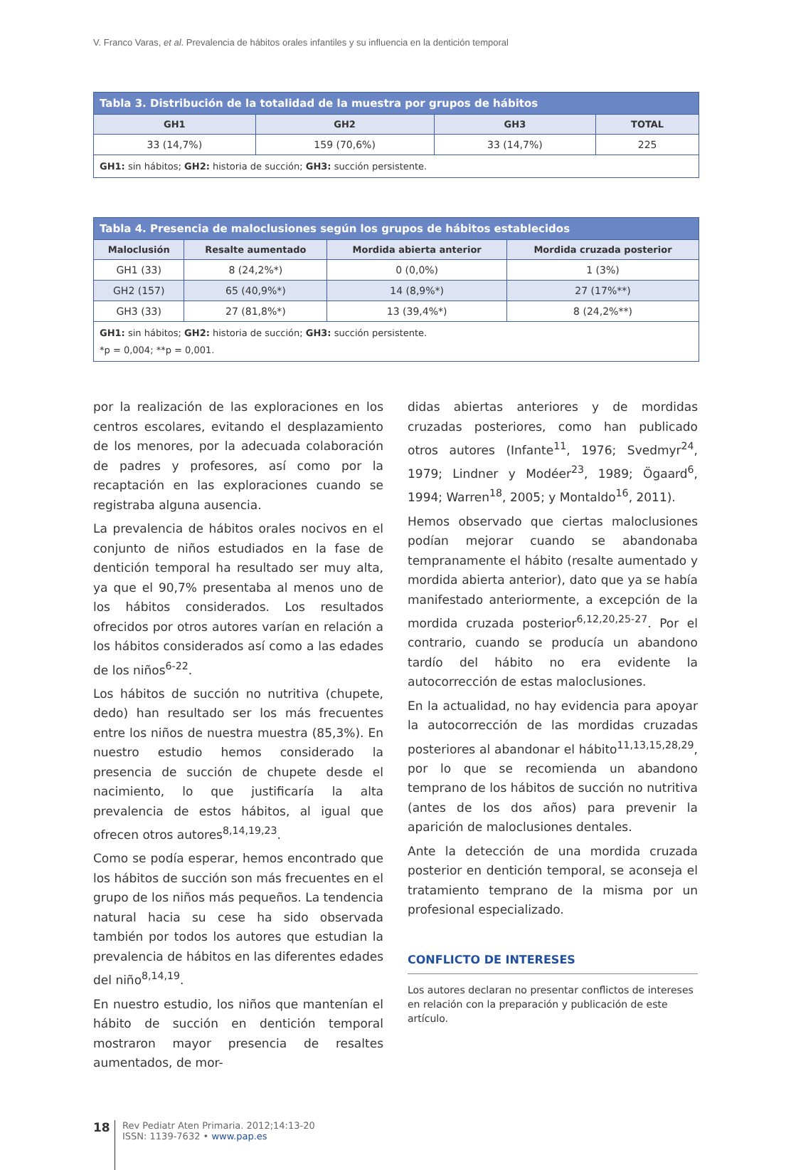V. Franco Varas, et al. Prevalencia de hábitos orales infantiles y su influencia en la dentición temporal
| Tabla 3. Distribución de la totalidad de la muestra por grupos de hábitos | | | |
| GH1 | GH2 | GH3 | TOTAL |
| 33 (14,7%) | 159 (70,6%) | 33 (14,7%) | 225 |
| GH1: sin hábitos; GH2: historia de succión; GH3: succión persistente. | | | |
| Tabla 4. Presencia de maloclusiones según los grupos de hábitos establecidos | | | |
| Maloclusión | Resalte aumentado | Mordida abierta anterior | Mordida cruzada posterior |
| GH1 (33) | 8 (24,2%*) | 0 (0,0%) | 1 (3%) |
| GH2 (157) | 65 (40,9%*) | 14 (8,9%*) | 27 (17%**) |
| GH3 (33) | 27 (81,8%*) | 13 (39,4%*) | 8 (24,2%**) |
| GH1: sin hábitos; GH2: historia de succión; GH3: succión persistente. *p = 0,004; **p = 0,001. | | | |
por la realización de las exploraciones en los centros escolares, evitando el desplazamiento de los menores, por la adecuada colaboración de padres y profesores, así como por la recaptación en las exploraciones cuando se registraba alguna ausencia.
La prevalencia de hábitos orales nocivos en el conjunto de niños estudiados en la fase de dentición temporal ha resultado ser muy alta, ya que el 90,7% presentaba al menos uno de los hábitos considerados. Los resultados ofrecidos por otros autores varían en relación a los hábitos considerados así como a las edades de los niños<sup>6-22</sup>.
Los hábitos de succión no nutritiva (chupete, dedo) han resultado ser los más frecuentes entre los niños de nuestra muestra (85,3%). En nuestro estudio hemos considerado la presencia de succión de chupete desde el nacimiento, lo que justificaría la alta prevalencia de estos hábitos, al igual que ofrecen otros autores<sup>8,14,19,23</sup>.
Como se podía esperar, hemos encontrado que los hábitos de succión son más frecuentes en el grupo de los niños más pequeños. La tendencia natural hacia su cese ha sido observada también por todos los autores que estudian la prevalencia de hábitos en las diferentes edades del niño<sup>8,14,19</sup>.
En nuestro estudio, los niños que mantenían el hábito de succión en dentición temporal mostraron mayor presencia de resaltes aumentados, de mor-
didas abiertas anteriores y de mordidas cruzadas posteriores, como han publicado otros autores (Infante<sup>11</sup>, 1976; Svedmyr<sup>24</sup>, 1979; Lindner y Modéer<sup>23</sup>, 1989; Ögaard<sup>6</sup>, 1994; Warren<sup>18</sup>, 2005; y Montaldo<sup>16</sup>, 2011).
Hemos observado que ciertas maloclusiones podían mejorar cuando se abandonaba tempranamente el hábito (resalte aumentado y mordida abierta anterior), dato que ya se había manifestado anteriormente, a excepción de la mordida cruzada posterior<sup>6,12,20,25-27</sup>. Por el contrario, cuando se producía un abandono tardío del hábito no era evidente la autocorrección de estas maloclusiones.
En la actualidad, no hay evidencia para apoyar la autocorrección de las mordidas cruzadas posteriores al abandonar el hábito<sup>11,13,15,28,29</sup>, por lo que se recomienda un abandono temprano de los hábitos de succión no nutritiva (antes de los dos años) para prevenir la aparición de maloclusiones dentales.
Ante la detección de una mordida cruzada posterior en dentición temporal, se aconseja el tratamiento temprano de la misma por un profesional especializado.
CONFLICTO DE INTERESES
Los autores declaran no presentar conflictos de intereses en relación con la preparación y publicación de este artículo.
18
Rev Pediatr Aten Primaria. 2012;14:13-20
ISSN: 1139-7632 • www.pap.es